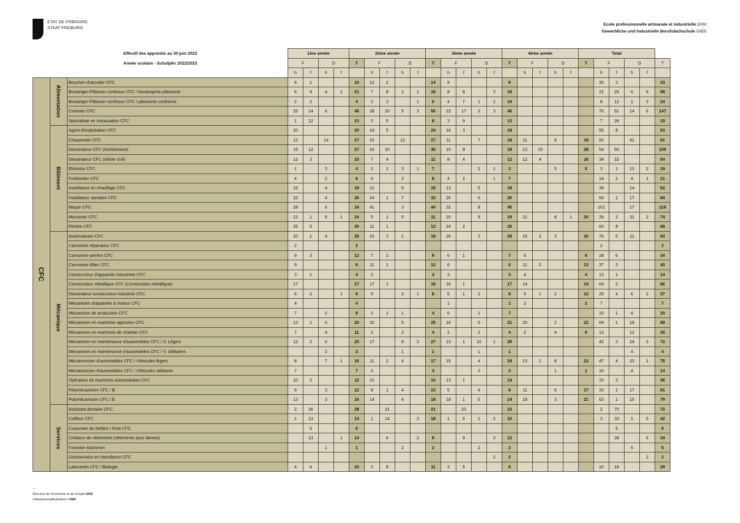ETAT DE FRIBOURG
STAAT FREIBURG
Ecole professionnelle artisanale et industrielle EPAI
Gewerbliche und Industrielle Berufsfachschule GIBS
| Effectif des apprentis au 30 juin 2023 | | | 1ère année | | | | 2ème année | | | | | 3ème année | | | | | 4ème année | | | | | Total | | | | | |
| --- | --- | --- | --- | --- | --- | --- | --- | --- | --- | --- | --- | --- | --- | --- | --- | --- | --- | --- | --- | --- | --- | --- | --- | --- | --- | --- | --- |
| Année scolaire - Schuljahr 2022/2023 | | | F | | D | | T | F | | D | | T | F | | D | | T | F | | D | | T | F | | D | | T |
| | | | h | f | h | f | | h | f | h | f | | h | f | h | f | | h | f | h | f | | h | f | h | f | |
| CFC | Alimentation | Boucher-charcutier CFC | 9 | 1 | | | 10 | 12 | 2 | | | 14 | 9 | | | | 9 | | | | | | 30 | 3 | | | 33 |
| | | Boulanger-Pâtissier-confiseur CFC / boulangerie-pâtisserie | 6 | 9 | 4 | 2 | 21 | 7 | 8 | 2 | 1 | 18 | 8 | 8 | | 3 | 19 | | | | | | 21 | 25 | 6 | 6 | 58 |
| | | Boulanger-Pâtissier-confiseur CFC / pâtisserie-confiserie | 2 | 2 | | | 4 | 2 | 3 | | 1 | 6 | 4 | 7 | 1 | 2 | 14 | | | | | | 8 | 12 | 1 | 3 | 24 |
| | | Cuisinier CFC | 25 | 14 | 6 | | 45 | 28 | 20 | 5 | 3 | 56 | 23 | 17 | 3 | 3 | 46 | | | | | | 76 | 51 | 14 | 6 | 147 |
| | | Spécialiste en restauration CFC | 1 | 12 | | | 13 | 3 | 5 | | | 8 | 3 | 9 | | | 12 | | | | | | 7 | 26 | | | 33 |
| | Bâtiment | Agent d'exploitation CFC | 20 | | | | 20 | 19 | 5 | | | 24 | 16 | 3 | | | 19 | | | | | | 55 | 8 | | | 63 |
| | | Charpentier CFC | 13 | | 14 | | 27 | 15 | | 12 | | 27 | 11 | | 7 | | 18 | 11 | | 8 | | 19 | 50 | | 41 | | 91 |
| | | Dessinateur CFC (Architecture) | 15 | 12 | | | 27 | 16 | 20 | | | 36 | 10 | 8 | | | 18 | 13 | 15 | | | 28 | 54 | 55 | | | 109 |
| | | Dessinateur CFC (Génie civil) | 12 | 3 | | | 15 | 7 | 4 | | | 11 | 8 | 4 | | | 12 | 12 | 4 | | | 16 | 39 | 15 | | | 54 |
| | | Ebéniste CFC | 1 | | 3 | | 4 | 2 | 1 | 3 | 1 | 7 | | | 2 | 1 | 3 | | | 5 | | 5 | 3 | 1 | 13 | 2 | 19 |
| | | Ferblantier CFC | 4 | | 2 | | 6 | 6 | | 2 | | 8 | 4 | 2 | | 1 | 7 | | | | | | 14 | 2 | 4 | 1 | 21 |
| | | Installateur en chauffage CFC | 15 | | 4 | | 19 | 10 | | 5 | | 15 | 13 | | 5 | | 18 | | | | | | 38 | | 14 | | 52 |
| | | Installateur sanitaire CFC | 22 | | 4 | | 26 | 24 | 1 | 7 | | 32 | 20 | | 6 | | 26 | | | | | | 66 | 1 | 17 | | 84 |
| | | Maçon CFC | 28 | | 6 | | 34 | 41 | | 3 | | 44 | 32 | | 8 | | 40 | | | | | | 101 | | 17 | | 118 |
| | | Menuisier CFC | 13 | 1 | 9 | 1 | 24 | 5 | 1 | 5 | | 11 | 10 | | 9 | | 19 | 11 | | 8 | 1 | 20 | 39 | 2 | 31 | 2 | 74 |
| | | Peintre CFC | 25 | 5 | | | 30 | 11 | 1 | | | 12 | 24 | 2 | | | 26 | | | | | | 60 | 8 | | | 68 |
| | Mécanique | Automaticien CFC | 20 | 1 | 4 | | 25 | 15 | 3 | 1 | | 19 | 26 | | 3 | | 29 | 15 | 2 | 3 | | 20 | 76 | 6 | 11 | | 93 |
| | | Carrossier réparateur CFC | 2 | | | | 2 | | | | | | | | | | | | | | | | 2 | | | | 2 |
| | | Carrossier-peintre CFC | 9 | 3 | | | 12 | 7 | 2 | | | 9 | 6 | 1 | | | 7 | 6 | | | | 6 | 28 | 6 | | | 34 |
| | | Carrossier-tôlier CFC | 9 | | | | 9 | 11 | 1 | | | 12 | 6 | | | | 6 | 11 | 2 | | | 13 | 37 | 3 | | | 40 |
| | | Constructeur d'appareils industriels CFC | 3 | 1 | | | 4 | 3 | | | | 3 | 3 | | | | 3 | 4 | | | | 4 | 13 | 1 | | | 14 |
| | | Constructeur métallique CFC (Construction métallique) | 17 | | | | 17 | 17 | 1 | | | 18 | 16 | 1 | | | 17 | 14 | | | | 14 | 64 | 2 | | | 66 |
| | | Dessinateur-constructeur Industriel CFC | 6 | 2 | | 1 | 9 | 5 | | 2 | 1 | 8 | 5 | 1 | 2 | | 8 | 9 | 1 | 2 | | 12 | 25 | 4 | 6 | 2 | 37 |
| | | Mécanicien d'appareils à moteur CFC | 4 | | | | 4 | | | | | | 1 | | | | 1 | 2 | | | | 2 | 7 | | | | 7 |
| | | Mécanicien de production CFC | 7 | | 2 | | 9 | 2 | 1 | 1 | | 4 | 6 | | 1 | | 7 | | | | | | 15 | 1 | 4 | | 20 |
| | | Mécanicien en machines agricoles CFC | 13 | 1 | 6 | | 20 | 20 | | 5 | | 25 | 16 | | 5 | | 21 | 20 | | 2 | | 22 | 69 | 1 | 18 | | 88 |
| | | Mécanicien en machines de chantier CFC | 7 | | 4 | | 11 | 2 | | 2 | | 4 | 2 | | 2 | | 4 | 2 | | 4 | | 6 | 13 | | 12 | | 25 |
| | | Mécanicien en maintenance d'automobiles CFC / V. Légers | 12 | 2 | 6 | | 20 | 17 | | 8 | 2 | 27 | 13 | 1 | 10 | 1 | 25 | | | | | | 42 | 3 | 24 | 3 | 72 |
| | | Mécanicien en maintenance d'automobiles CFC / V. Utilitaires | | | 2 | | 2 | | | 1 | | 1 | | | 1 | | 1 | | | | | | | | 4 | | 4 |
| | | Mécatronicien d'automobiles CFC / Véhicules légers | 8 | | 7 | 1 | 16 | 11 | 2 | 4 | | 17 | 15 | | 4 | | 19 | 13 | 2 | 8 | | 23 | 47 | 4 | 23 | 1 | 75 |
| | | Mécatronicien d'automobiles CFC / Véhicules utilitaires | 7 | | | | 7 | 3 | | | | 3 | | | 3 | | 3 | | | 1 | | 1 | 10 | | 4 | | 14 |
| | | Opérateur de machines automatisées CFC | 10 | 2 | | | 12 | 10 | | | | 10 | 13 | 1 | | | 14 | | | | | | 33 | 3 | | | 36 |
| | | Polymécanicien CFC / B | 9 | | 3 | | 12 | 8 | 1 | 4 | | 13 | 5 | | 4 | | 9 | 11 | | 6 | | 17 | 33 | 1 | 17 | | 51 |
| | | Polymécanicien CFC / E | 13 | | 3 | | 16 | 14 | | 4 | | 18 | 18 | 1 | 5 | | 24 | 18 | | 3 | | 21 | 63 | 1 | 15 | | 79 |
| | Services | Assistant dentaire CFC | 2 | 26 | | | 28 | | 21 | | | 21 | | 23 | | | 23 | | | | | | 2 | 70 | | | 72 |
| | | Coiffeur CFC | 1 | 13 | | | 14 | 1 | 14 | | 3 | 18 | 1 | 6 | 1 | 2 | 10 | | | | | | 3 | 33 | 1 | 5 | 42 |
| | | Costumier de théâtre / Post CFC | | 5 | | | 5 | | | | | | | | | | | | | | | | | 5 | | | 5 |
| | | Créateur de vêtements (vêtements pour dames) | | 13 | | 1 | 14 | | 6 | | 2 | 8 | | 9 | | 3 | 12 | | | | | | | 28 | | 6 | 34 |
| | | Forestier-bûcheron | | | 1 | | 1 | | | 2 | | 2 | | | 2 | | 2 | | | | | | | | 5 | | 5 |
| | | Gestionnaire en intendance CFC | | | | | | | | | | | | | | 2 | 2 | | | | | | | | | 2 | 2 |
| | | Laborantin CFC / Biologie | 4 | 6 | | | 10 | 3 | 8 | | | 11 | 3 | 5 | | | 8 | | | | | | 10 | 19 | | | 29 |
—
Direction de l'économie et de l'emploi DEE
Volkswirtschaftsdirektion VWD